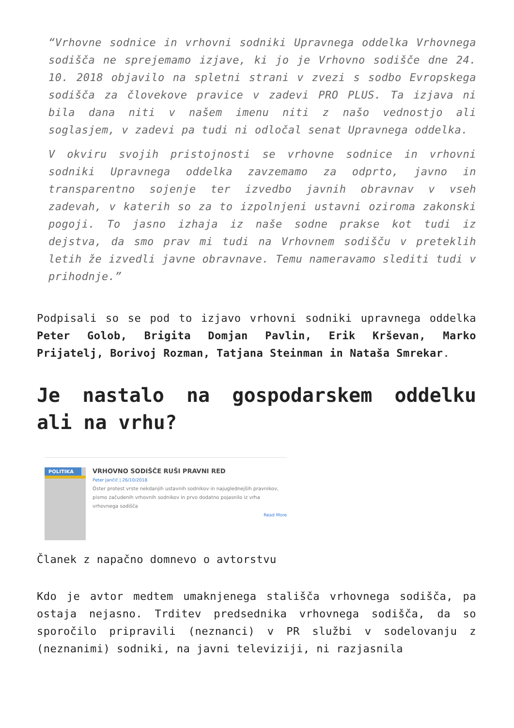“Vrhovne sodnice in vrhovni sodniki Upravnega oddelka Vrhovnega sodišča ne sprejemamo izjave, ki jo je Vrhovno sodišče dne 24. 10. 2018 objavilo na spletni strani v zvezi s sodbo Evropskega sodišča za človekove pravice v zadevi PRO PLUS. Ta izjava ni bila dana niti v našem imenu niti z našo vednostjo ali soglasjem, v zadevi pa tudi ni odločal senat Upravnega oddelka.
V okviru svojih pristojnosti se vrhovne sodnice in vrhovni sodniki Upravnega oddelka zavzemamo za odprto, javno in transparentno sojenje ter izvedbo javnih obravnav v vseh zadevah, v katerih so za to izpolnjeni ustavni oziroma zakonski pogoji. To jasno izhaja iz naše sodne prakse kot tudi iz dejstva, da smo prav mi tudi na Vrhovnem sodišču v preteklih letih že izvedli javne obravnave. Temu nameravamo slediti tudi v prihodnje.”
Podpisali so se pod to izjavo vrhovni sodniki upravnega oddelka Peter Golob, Brigita Domjan Pavlin, Erik Krševan, Marko Prijatelj, Borivoj Rozman, Tatjana Steinman in Nataša Smrekar.
Je nastalo na gospodarskem oddelku ali na vrhu?
POLITIKA
VRHOVNO SODIŠČE RUŠI PRAVNI RED
Peter Jančič | 26/10/2018
Oster protest vrste nekdanjih ustavnih sodnikov in najuglednejših pravnikov, pismo začudenih vrhovnih sodnikov in prvo dodatno pojasnilo iz vrha vrhovnega sodišča
Read More
Članek z napačno domnevo o avtorstvu
Kdo je avtor medtem umaknjenega stališča vrhovnega sodišča, pa ostaja nejasno. Trditev predsednika vrhovnega sodišča, da so sporočilo pripravili (neznanci) v PR službi v sodelovanju z (neznanimi) sodniki, na javni televiziji, ni razjasnila